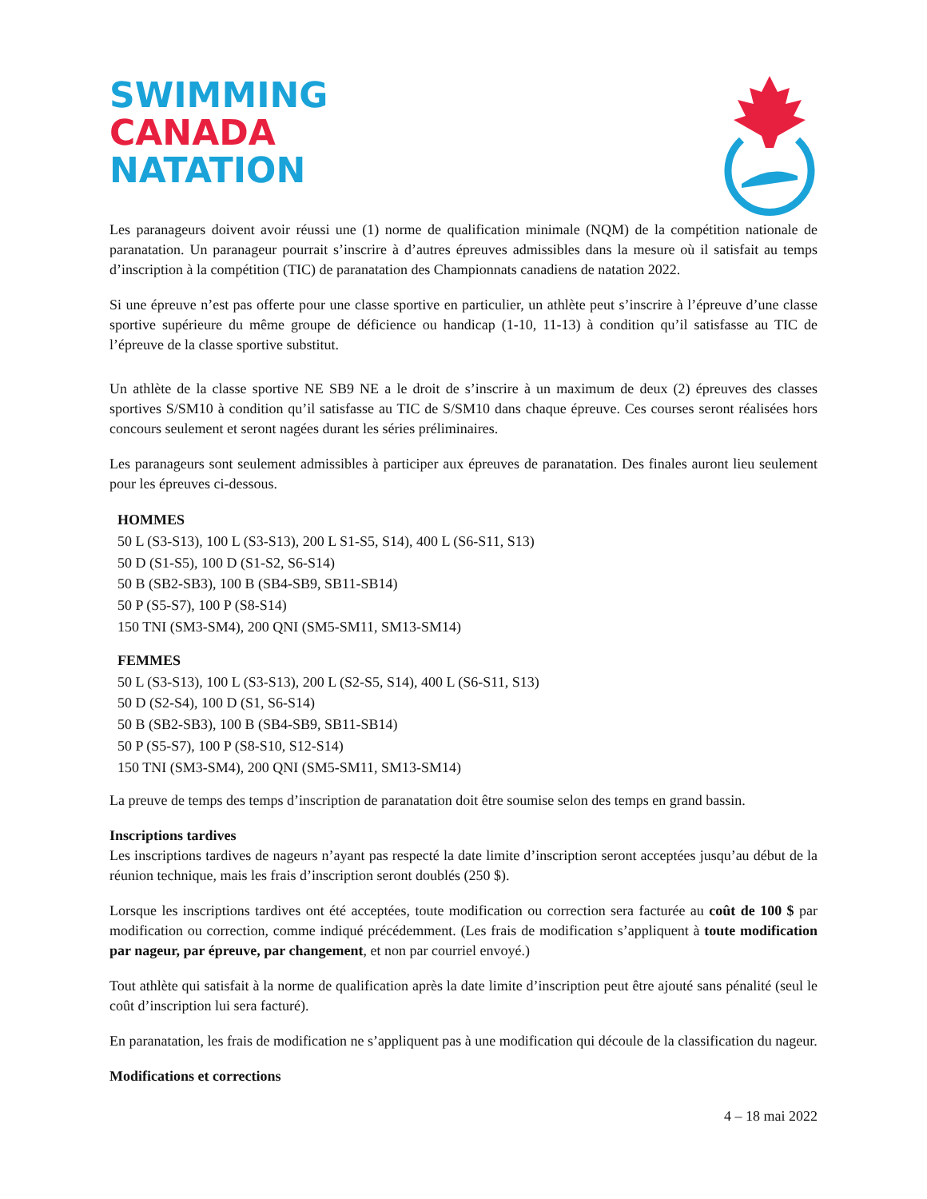SWIMMING
CANADA
NATATION
Les paranageurs doivent avoir réussi une (1) norme de qualification minimale (NQM) de la compétition nationale de paranatation. Un paranageur pourrait s’inscrire à d’autres épreuves admissibles dans la mesure où il satisfait au temps d’inscription à la compétition (TIC) de paranatation des Championnats canadiens de natation 2022.
Si une épreuve n’est pas offerte pour une classe sportive en particulier, un athlète peut s’inscrire à l’épreuve d’une classe sportive supérieure du même groupe de déficience ou handicap (1-10, 11-13) à condition qu’il satisfasse au TIC de l’épreuve de la classe sportive substitut.
Un athlète de la classe sportive NE SB9 NE a le droit de s’inscrire à un maximum de deux (2) épreuves des classes sportives S/SM10 à condition qu’il satisfasse au TIC de S/SM10 dans chaque épreuve. Ces courses seront réalisées hors concours seulement et seront nagées durant les séries préliminaires.
Les paranageurs sont seulement admissibles à participer aux épreuves de paranatation. Des finales auront lieu seulement pour les épreuves ci-dessous.
HOMMES
50 L (S3-S13), 100 L (S3-S13), 200 L S1-S5, S14), 400 L (S6-S11, S13)
50 D (S1-S5), 100 D (S1-S2, S6-S14)
50 B (SB2-SB3), 100 B (SB4-SB9, SB11-SB14)
50 P (S5-S7), 100 P (S8-S14)
150 TNI (SM3-SM4), 200 QNI (SM5-SM11, SM13-SM14)
FEMMES
50 L (S3-S13), 100 L (S3-S13), 200 L (S2-S5, S14), 400 L (S6-S11, S13)
50 D (S2-S4), 100 D (S1, S6-S14)
50 B (SB2-SB3), 100 B (SB4-SB9, SB11-SB14)
50 P (S5-S7), 100 P (S8-S10, S12-S14)
150 TNI (SM3-SM4), 200 QNI (SM5-SM11, SM13-SM14)
La preuve de temps des temps d’inscription de paranatation doit être soumise selon des temps en grand bassin.
Inscriptions tardives
Les inscriptions tardives de nageurs n’ayant pas respecté la date limite d’inscription seront acceptées jusqu’au début de la réunion technique, mais les frais d’inscription seront doublés (250 $).
Lorsque les inscriptions tardives ont été acceptées, toute modification ou correction sera facturée au coût de 100 $ par modification ou correction, comme indiqué précédemment. (Les frais de modification s’appliquent à toute modification par nageur, par épreuve, par changement, et non par courriel envoyé.)
Tout athlète qui satisfait à la norme de qualification après la date limite d’inscription peut être ajouté sans pénalité (seul le coût d’inscription lui sera facturé).
En paranatation, les frais de modification ne s’appliquent pas à une modification qui découle de la classification du nageur.
Modifications et corrections
4 – 18 mai 2022